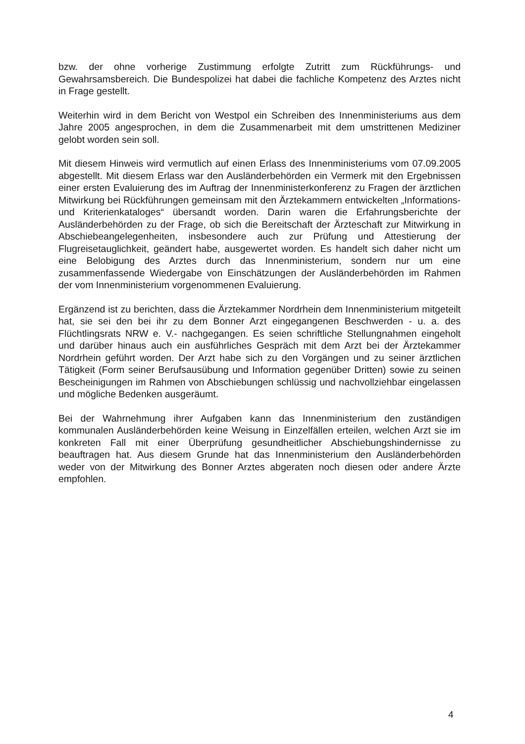bzw. der ohne vorherige Zustimmung erfolgte Zutritt zum Rückführungs- und Gewahrsamsbereich. Die Bundespolizei hat dabei die fachliche Kompetenz des Arztes nicht in Frage gestellt.
Weiterhin wird in dem Bericht von Westpol ein Schreiben des Innenministeriums aus dem Jahre 2005 angesprochen, in dem die Zusammenarbeit mit dem umstrittenen Mediziner gelobt worden sein soll.
Mit diesem Hinweis wird vermutlich auf einen Erlass des Innenministeriums vom 07.09.2005 abgestellt. Mit diesem Erlass war den Ausländerbehörden ein Vermerk mit den Ergebnissen einer ersten Evaluierung des im Auftrag der Innenministerkonferenz zu Fragen der ärztlichen Mitwirkung bei Rückführungen gemeinsam mit den Ärztekammern entwickelten „Informations- und Kriterienkataloges“ übersandt worden. Darin waren die Erfahrungsberichte der Ausländerbehörden zu der Frage, ob sich die Bereitschaft der Ärzteschaft zur Mitwirkung in Abschiebeangelegenheiten, insbesondere auch zur Prüfung und Attestierung der Flugreisetauglichkeit, geändert habe, ausgewertet worden. Es handelt sich daher nicht um eine Belobigung des Arztes durch das Innenministerium, sondern nur um eine zusammenfassende Wiedergabe von Einschätzungen der Ausländerbehörden im Rahmen der vom Innenministerium vorgenommenen Evaluierung.
Ergänzend ist zu berichten, dass die Ärztekammer Nordrhein dem Innenministerium mitgeteilt hat, sie sei den bei ihr zu dem Bonner Arzt eingegangenen Beschwerden - u. a. des Flüchtlingsrats NRW e. V.- nachgegangen. Es seien schriftliche Stellungnahmen eingeholt und darüber hinaus auch ein ausführliches Gespräch mit dem Arzt bei der Ärztekammer Nordrhein geführt worden. Der Arzt habe sich zu den Vorgängen und zu seiner ärztlichen Tätigkeit (Form seiner Berufsausübung und Information gegenüber Dritten) sowie zu seinen Bescheinigungen im Rahmen von Abschiebungen schlüssig und nachvollziehbar eingelassen und mögliche Bedenken ausgeräumt.
Bei der Wahrnehmung ihrer Aufgaben kann das Innenministerium den zuständigen kommunalen Ausländerbehörden keine Weisung in Einzelfällen erteilen, welchen Arzt sie im konkreten Fall mit einer Überprüfung gesundheitlicher Abschiebungshindernisse zu beauftragen hat. Aus diesem Grunde hat das Innenministerium den Ausländerbehörden weder von der Mitwirkung des Bonner Arztes abgeraten noch diesen oder andere Ärzte empfohlen.
4